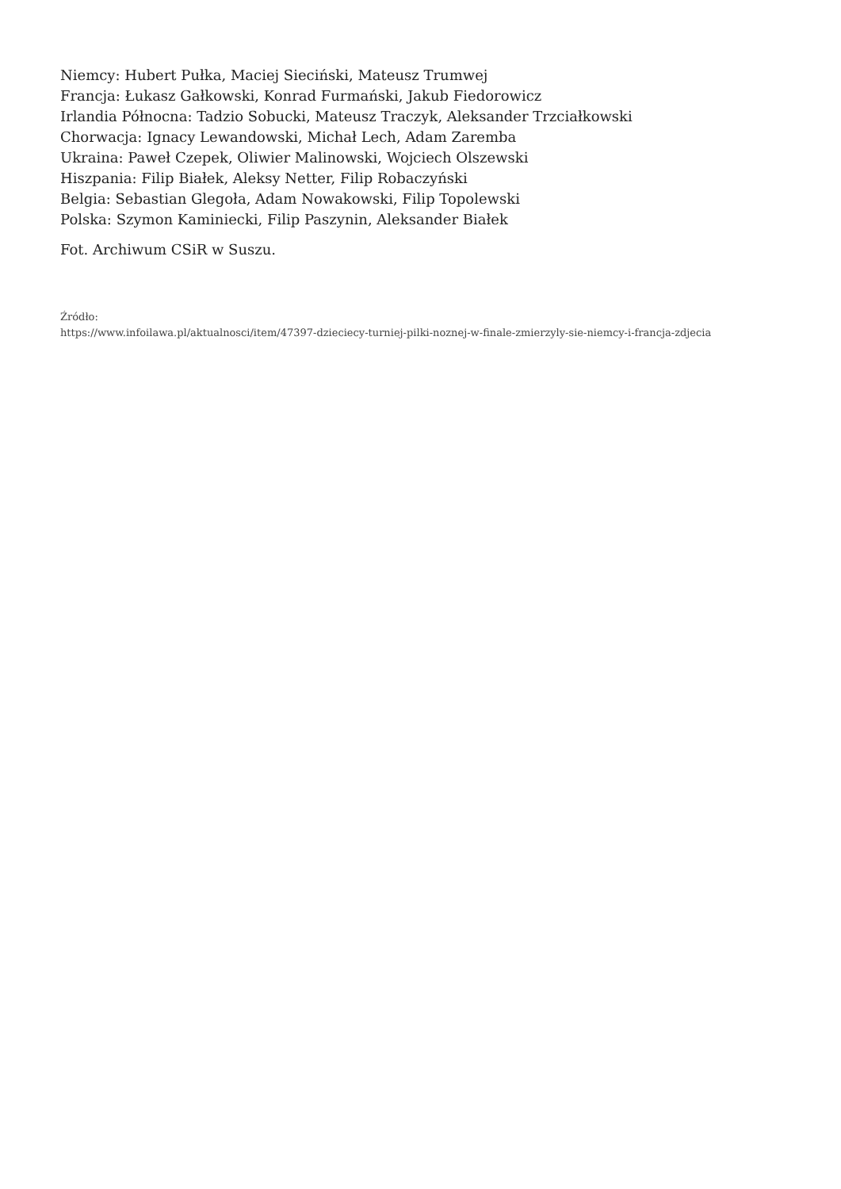Niemcy: Hubert Pułka, Maciej Sieciński, Mateusz Trumwej
Francja: Łukasz Gałkowski, Konrad Furmański, Jakub Fiedorowicz
Irlandia Północna: Tadzio Sobucki, Mateusz Traczyk, Aleksander Trzciałkowski
Chorwacja: Ignacy Lewandowski, Michał Lech, Adam Zaremba
Ukraina: Paweł Czepek, Oliwier Malinowski, Wojciech Olszewski
Hiszpania: Filip Białek, Aleksy Netter, Filip Robaczyński
Belgia: Sebastian Glegoła, Adam Nowakowski, Filip Topolewski
Polska: Szymon Kaminiecki, Filip Paszynin, Aleksander Białek
Fot. Archiwum CSiR w Suszu.
Źródło:
https://www.infoilawa.pl/aktualnosci/item/47397-dzieciecy-turniej-pilki-noznej-w-finale-zmierzyly-sie-niemcy-i-francja-zdjecia